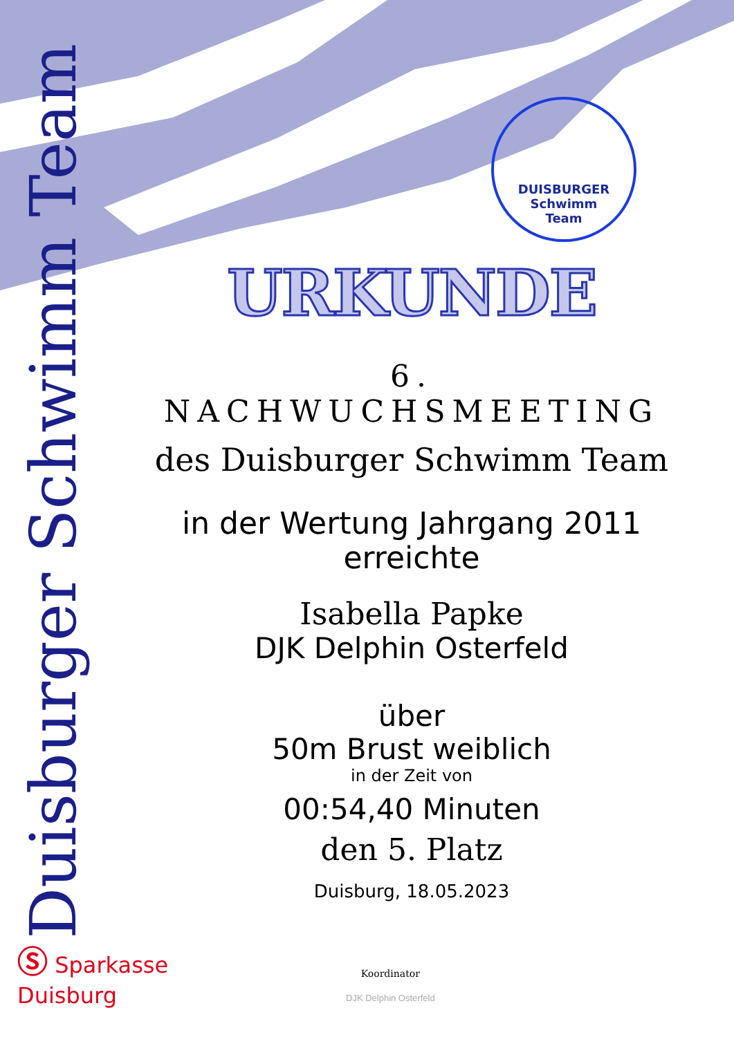Duisburger Schwimm Team
DUISBURGER
Schwimm
Team
URKUNDE
6. NACHWUCHSMEETING
des Duisburger Schwimm Team
in der Wertung Jahrgang 2011
erreichte
Isabella Papke
DJK Delphin Osterfeld
über
50m Brust weiblich
in der Zeit von
00:54,40 Minuten
den 5. Platz
Duisburg, 18.05.2023
Ⓢ Sparkasse
Duisburg
Koordinator
DJK Delphin Osterfeld